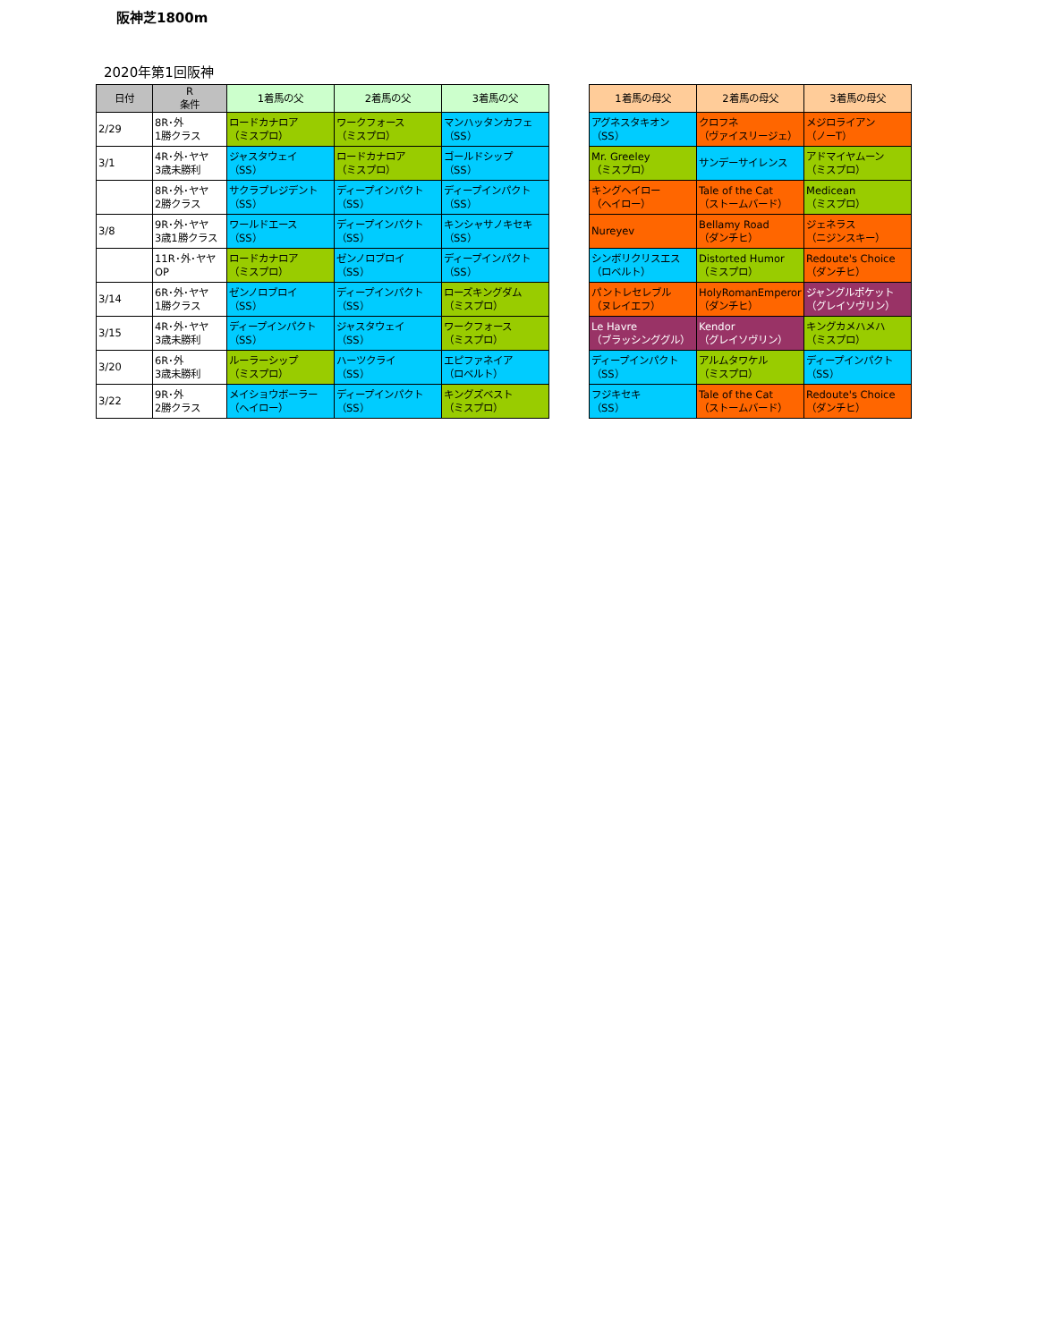阪神芝1800m
2020年第1回阪神
| 日付 | R 条件 | 1着馬の父 | 2着馬の父 | 3着馬の父 |
| --- | --- | --- | --- | --- |
| 2/29 | 8R･外 1勝クラス | ロードカナロア （ミスプロ） | ワークフォース （ミスプロ） | マンハッタンカフェ （SS） |
| 3/1 | 4R･外･ヤヤ 3歳未勝利 | ジャスタウェイ （SS） | ロードカナロア （ミスプロ） | ゴールドシップ （SS） |
| | 8R･外･ヤヤ 2勝クラス | サクラプレジデント （SS） | ディープインパクト （SS） | ディープインパクト （SS） |
| 3/8 | 9R･外･ヤヤ 3歳1勝クラス | ワールドエース （SS） | ディープインパクト （SS） | キンシャサノキセキ （SS） |
| | 11R･外･ヤヤ OP | ロードカナロア （ミスプロ） | ゼンノロブロイ （SS） | ディープインパクト （SS） |
| 3/14 | 6R･外･ヤヤ 1勝クラス | ゼンノロブロイ （SS） | ディープインパクト （SS） | ローズキングダム （ミスプロ） |
| 3/15 | 4R･外･ヤヤ 3歳未勝利 | ディープインパクト （SS） | ジャスタウェイ （SS） | ワークフォース （ミスプロ） |
| 3/20 | 6R･外 3歳未勝利 | ルーラーシップ （ミスプロ） | ハーツクライ （SS） | エピファネイア （ロベルト） |
| 3/22 | 9R･外 2勝クラス | メイショウボーラー （ヘイロー） | ディープインパクト （SS） | キングズベスト （ミスプロ） |
| 1着馬の母父 | 2着馬の母父 | 3着馬の母父 |
| --- | --- | --- |
| アグネスタキオン （SS） | クロフネ （ヴァイスリージェ） | メジロライアン （ノーT） |
| Mr. Greeley （ミスプロ） | サンデーサイレンス | アドマイヤムーン （ミスプロ） |
| キングヘイロー （ヘイロー） | Tale of the Cat （ストームバード） | Medicean （ミスプロ） |
| Nureyev | Bellamy Road （ダンチヒ） | ジェネラス （ニジンスキー） |
| シンボリクリスエス （ロベルト） | Distorted Humor （ミスプロ） | Redoute's Choice （ダンチヒ） |
| パントレセレブル （ヌレイエフ） | HolyRomanEmperor （ダンチヒ） | ジャングルポケット （グレイソヴリン） |
| Le Havre （ブラッシンググル） | Kendor （グレイソヴリン） | キングカメハメハ （ミスプロ） |
| ディープインパクト （SS） | アルムタワケル （ミスプロ） | ディープインパクト （SS） |
| フジキセキ （SS） | Tale of the Cat （ストームバード） | Redoute's Choice （ダンチヒ） |